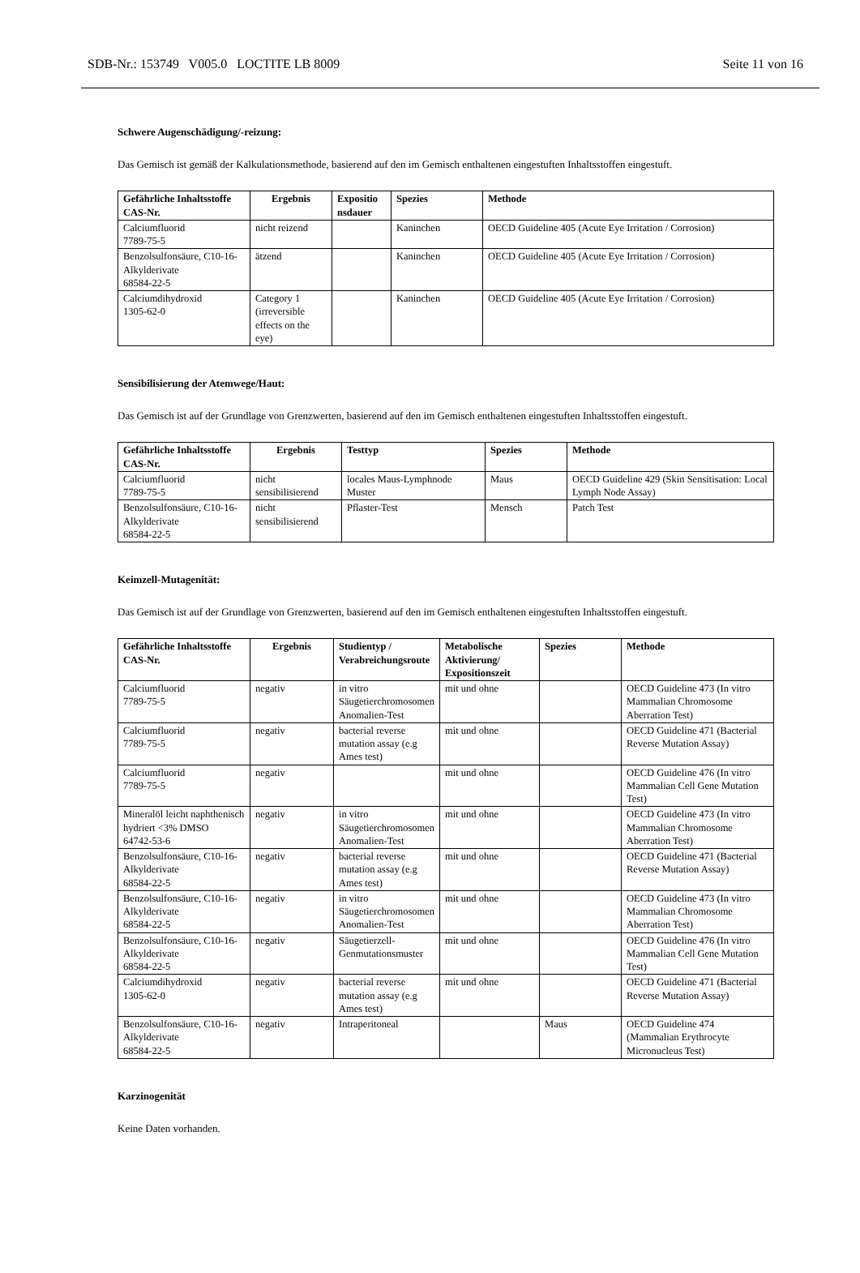SDB-Nr.: 153749 V005.0 LOCTITE LB 8009 Seite 11 von 16
Schwere Augenschädigung/-reizung:
Das Gemisch ist gemäß der Kalkulationsmethode, basierend auf den im Gemisch enthaltenen eingestuften Inhaltsstoffen eingestuft.
| Gefährliche Inhaltsstoffe CAS-Nr. | Ergebnis | Expositio nsdauer | Spezies | Methode |
| --- | --- | --- | --- | --- |
| Calciumfluorid 7789-75-5 | nicht reizend | | Kaninchen | OECD Guideline 405 (Acute Eye Irritation / Corrosion) |
| Benzolsulfonsäure, C10-16-Alkylderivate 68584-22-5 | ätzend | | Kaninchen | OECD Guideline 405 (Acute Eye Irritation / Corrosion) |
| Calciumdihydroxid 1305-62-0 | Category 1 (irreversible effects on the eye) | | Kaninchen | OECD Guideline 405 (Acute Eye Irritation / Corrosion) |
Sensibilisierung der Atemwege/Haut:
Das Gemisch ist auf der Grundlage von Grenzwerten, basierend auf den im Gemisch enthaltenen eingestuften Inhaltsstoffen eingestuft.
| Gefährliche Inhaltsstoffe CAS-Nr. | Ergebnis | Testtyp | Spezies | Methode |
| --- | --- | --- | --- | --- |
| Calciumfluorid 7789-75-5 | nicht sensibilisierend | locales Maus-Lymphnode Muster | Maus | OECD Guideline 429 (Skin Sensitisation: Local Lymph Node Assay) |
| Benzolsulfonsäure, C10-16-Alkylderivate 68584-22-5 | nicht sensibilisierend | Pflaster-Test | Mensch | Patch Test |
Keimzell-Mutagenität:
Das Gemisch ist auf der Grundlage von Grenzwerten, basierend auf den im Gemisch enthaltenen eingestuften Inhaltsstoffen eingestuft.
| Gefährliche Inhaltsstoffe CAS-Nr. | Ergebnis | Studientyp / Verabreichungsroute | Metabolische Aktivierung/ Expositionszeit | Spezies | Methode |
| --- | --- | --- | --- | --- | --- |
| Calciumfluorid 7789-75-5 | negativ | in vitro Säugetierchromosomen Anomalien-Test | mit und ohne | | OECD Guideline 473 (In vitro Mammalian Chromosome Aberration Test) |
| Calciumfluorid 7789-75-5 | negativ | bacterial reverse mutation assay (e.g Ames test) | mit und ohne | | OECD Guideline 471 (Bacterial Reverse Mutation Assay) |
| Calciumfluorid 7789-75-5 | negativ | | mit und ohne | | OECD Guideline 476 (In vitro Mammalian Cell Gene Mutation Test) |
| Mineralöl leicht naphthenisch hydriert <3% DMSO 64742-53-6 | negativ | in vitro Säugetierchromosomen Anomalien-Test | mit und ohne | | OECD Guideline 473 (In vitro Mammalian Chromosome Aberration Test) |
| Benzolsulfonsäure, C10-16-Alkylderivate 68584-22-5 | negativ | bacterial reverse mutation assay (e.g Ames test) | mit und ohne | | OECD Guideline 471 (Bacterial Reverse Mutation Assay) |
| Benzolsulfonsäure, C10-16-Alkylderivate 68584-22-5 | negativ | in vitro Säugetierchromosomen Anomalien-Test | mit und ohne | | OECD Guideline 473 (In vitro Mammalian Chromosome Aberration Test) |
| Benzolsulfonsäure, C10-16-Alkylderivate 68584-22-5 | negativ | Säugetierzell-Genmutationsmuster | mit und ohne | | OECD Guideline 476 (In vitro Mammalian Cell Gene Mutation Test) |
| Calciumdihydroxid 1305-62-0 | negativ | bacterial reverse mutation assay (e.g Ames test) | mit und ohne | | OECD Guideline 471 (Bacterial Reverse Mutation Assay) |
| Benzolsulfonsäure, C10-16-Alkylderivate 68584-22-5 | negativ | Intraperitoneal | | Maus | OECD Guideline 474 (Mammalian Erythrocyte Micronucleus Test) |
Karzinogenität
Keine Daten vorhanden.